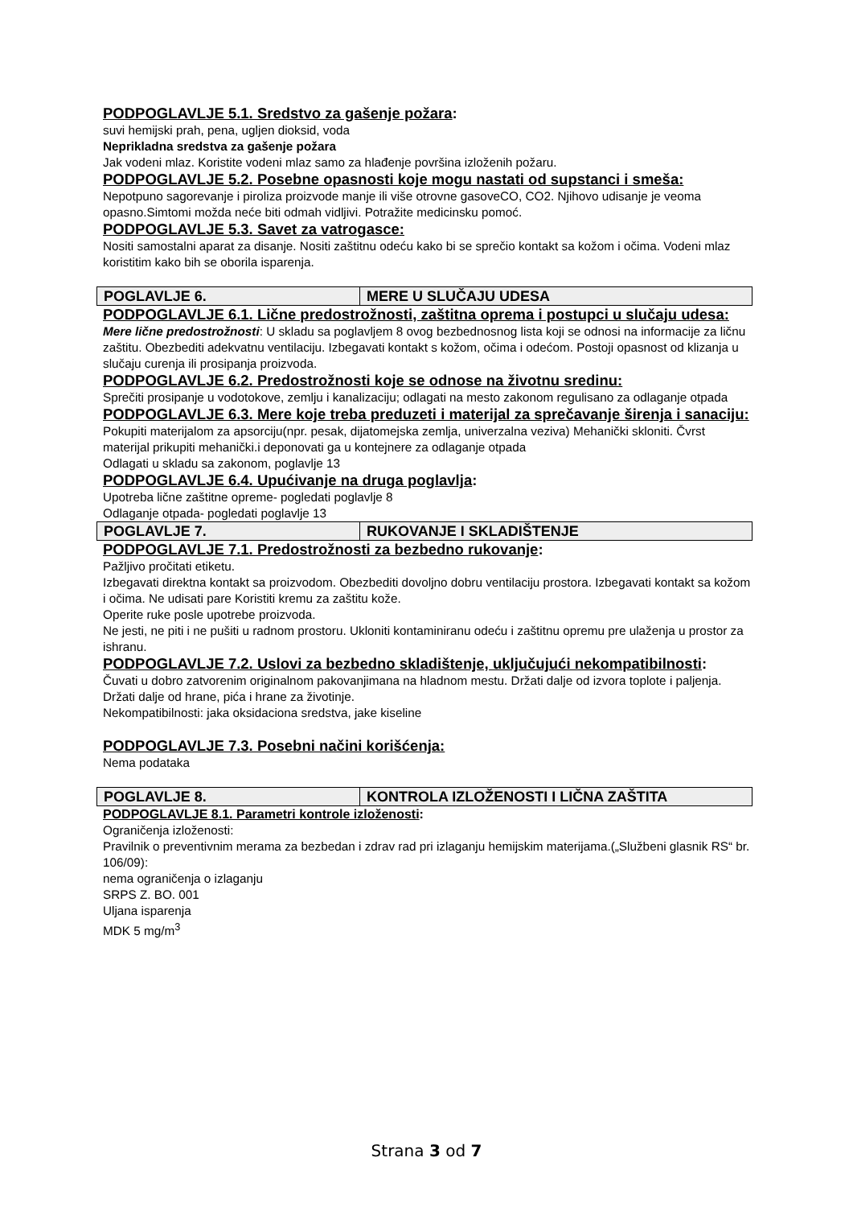PODPOGLAVLJE 5.1. Sredstvo za gašenje požara:
suvi hemijski prah, pena, ugljen dioksid, voda
Neprikladna sredstva za gašenje požara
Jak vodeni mlaz. Koristite vodeni mlaz samo za hlađenje površina izloženih požaru.
PODPOGLAVLJE 5.2. Posebne opasnosti koje mogu nastati od supstanci i smeša:
Nepotpuno sagorevanje i piroliza proizvode manje ili više otrovne gasoveCO, CO2. Njihovo udisanje je veoma opasno.Simtomi možda neće biti odmah vidljivi. Potražite medicinsku pomoć.
PODPOGLAVLJE 5.3. Savet za vatrogasce:
Nositi samostalni aparat za disanje. Nositi zaštitnu odeću kako bi se sprečio kontakt sa kožom i očima. Vodeni mlaz koristitim kako bih se oborila isparenja.
| POGLAVLJE 6. | MERE U SLUČAJU UDESA |
PODPOGLAVLJE 6.1. Lične predostrožnosti, zaštitna oprema i postupci u slučaju udesa:
Mere lične predostrožnosti: U skladu sa poglavljem 8 ovog bezbednosnog lista koji se odnosi na informacije za ličnu zaštitu. Obezbediti adekvatnu ventilaciju. Izbegavati kontakt s kožom, očima i odećom. Postoji opasnost od klizanja u slučaju curenja ili prosipanja proizvoda.
PODPOGLAVLJE 6.2. Predostrožnosti koje se odnose na životnu sredinu:
Sprečiti prosipanje u vodotokove, zemlju i kanalizaciju; odlagati na mesto zakonom regulisano za odlaganje otpada
PODPOGLAVLJE 6.3. Mere koje treba preduzeti i materijal za sprečavanje širenja i sanaciju:
Pokupiti materijalom za apsorciju(npr. pesak, dijatomejska zemlja, univerzalna veziva) Mehanički skloniti. Čvrst materijal prikupiti mehanički.i deponovati ga u kontejnere za odlaganje otpada
Odlagati u skladu sa zakonom, poglavlje 13
PODPOGLAVLJE 6.4. Upućivanje na druga poglavlja:
Upotreba lične zaštitne opreme- pogledati poglavlje 8
Odlaganje otpada- pogledati poglavlje 13
| POGLAVLJE 7. | RUKOVANJE I SKLADIŠTENJE |
PODPOGLAVLJE 7.1. Predostrožnosti za bezbedno rukovanje:
Pažljivo pročitati etiketu.
Izbegavati direktna kontakt sa proizvodom. Obezbediti dovoljno dobru ventilaciju prostora. Izbegavati kontakt sa kožom i očima. Ne udisati pare Koristiti kremu za zaštitu kože.
Operite ruke posle upotrebe proizvoda.
Ne jesti, ne piti i ne pušiti u radnom prostoru. Ukloniti kontaminiranu odeću i zaštitnu opremu pre ulaženja u prostor za ishranu.
PODPOGLAVLJE 7.2. Uslovi za bezbedno skladištenje, uključujući nekompatibilnosti:
Čuvati u dobro zatvorenim originalnom pakovanjimana na hladnom mestu. Držati dalje od izvora toplote i paljenja. Držati dalje od hrane, pića i hrane za životinje.
Nekompatibilnosti: jaka oksidaciona sredstva, jake kiseline
PODPOGLAVLJE 7.3. Posebni načini korišćenja:
Nema podataka
| POGLAVLJE 8. | KONTROLA IZLOŽENOSTI I LIČNA ZAŠTITA |
PODPOGLAVLJE 8.1. Parametri kontrole izloženosti:
Ograničenja izloženosti:
Pravilnik o preventivnim merama za bezbedan i zdrav rad pri izlaganju hemijskim materijama.(„Službeni glasnik RS“ br. 106/09):
nema ograničenja o izlaganju
SRPS Z. BO. 001
Uljana isparenja
MDK 5 mg/m<sup>3</sup>
Strana 3 od 7